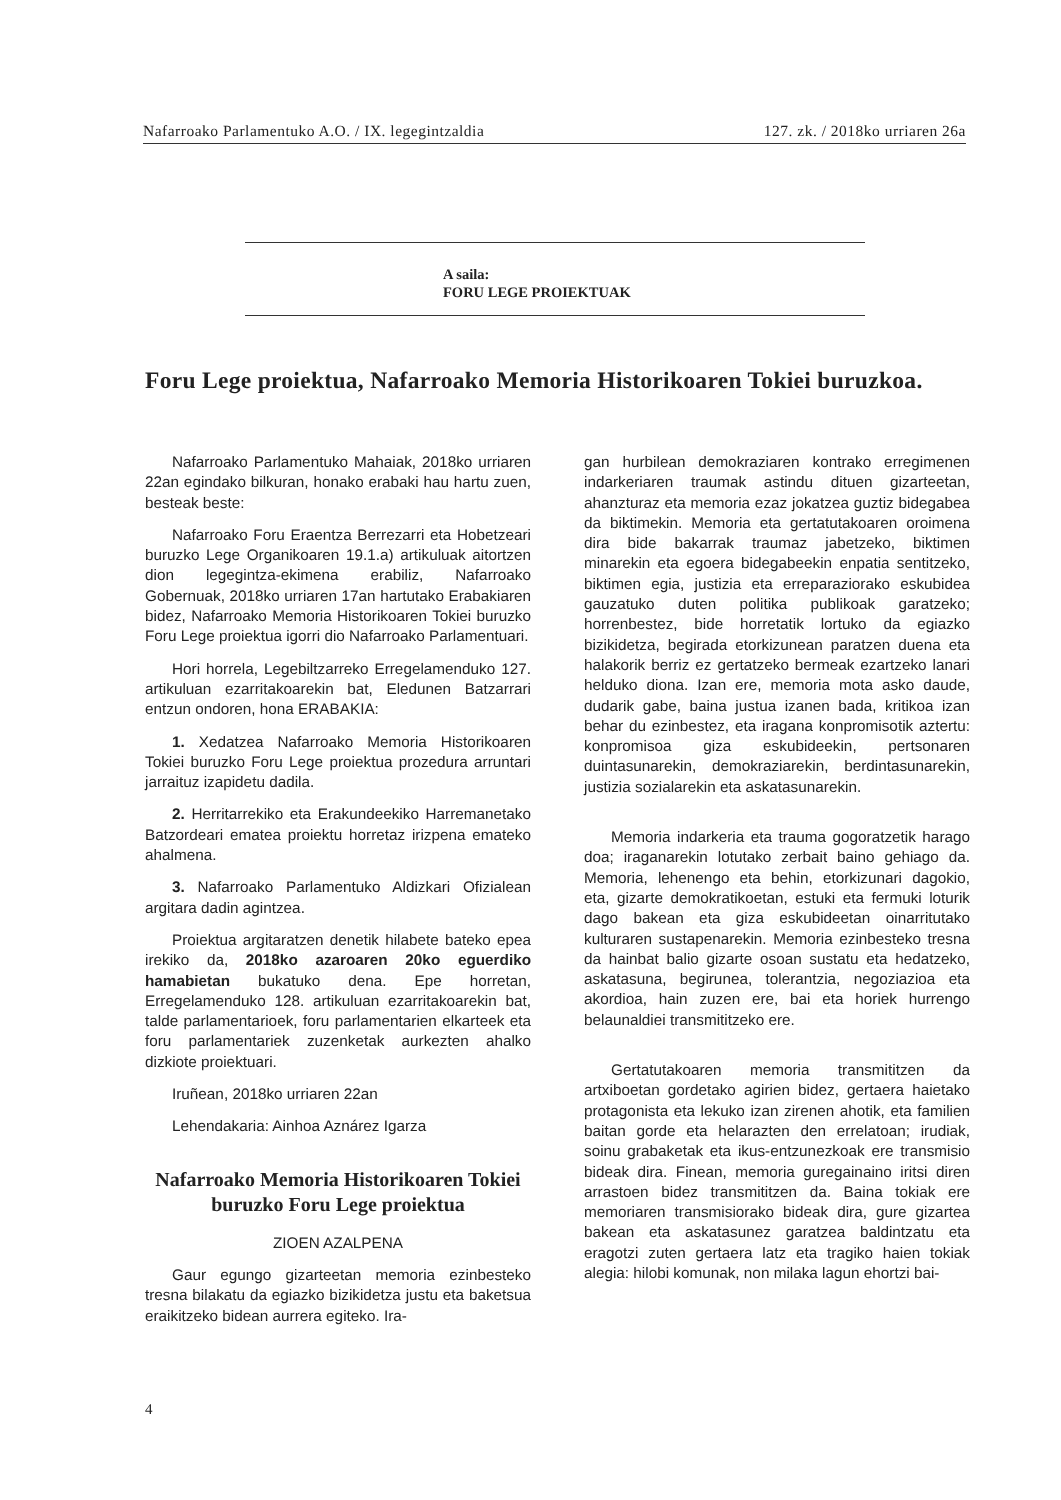Nafarroako Parlamentuko A.O. / IX. legegintzaldia 127. zk. / 2018ko urriaren 26a
A saila:
FORU LEGE PROIEKTUAK
Foru Lege proiektua, Nafarroako Memoria Historikoaren Tokiei buruzkoa.
Nafarroako Parlamentuko Mahaiak, 2018ko urriaren 22an egindako bilkuran, honako erabaki hau hartu zuen, besteak beste:
Nafarroako Foru Eraentza Berrezarri eta Hobetzeari buruzko Lege Organikoaren 19.1.a) artikuluak aitortzen dion legegintza-ekimena erabiliz, Nafarroako Gobernuak, 2018ko urriaren 17an hartutako Erabakiaren bidez, Nafarroako Memoria Historikoaren Tokiei buruzko Foru Lege proiektua igorri dio Nafarroako Parlamentuari.
Hori horrela, Legebiltzarreko Erregelamenduko 127. artikuluan ezarritakoarekin bat, Eledunen Batzarrari entzun ondoren, hona ERABAKIA:
1. Xedatzea Nafarroako Memoria Historikoaren Tokiei buruzko Foru Lege proiektua prozedura arruntari jarraituz izapidetu dadila.
2. Herritarrekiko eta Erakundeekiko Harremanetako Batzordeari ematea proiektu horretaz irizpena emateko ahalmena.
3. Nafarroako Parlamentuko Aldizkari Ofizialean argitara dadin agintzea.
Proiektua argitaratzen denetik hilabete bateko epea irekiko da, 2018ko azaroaren 20ko eguerdiko hamabietan bukatuko dena. Epe horretan, Erregelamenduko 128. artikuluan ezarritakoarekin bat, talde parlamentarioek, foru parlamentarien elkarteek eta foru parlamentariek zuzenketak aurkezten ahalko dizkiote proiektuari.
Iruñean, 2018ko urriaren 22an
Lehendakaria: Ainhoa Aznárez Igarza
Nafarroako Memoria Historikoaren Tokiei buruzko Foru Lege proiektua
ZIOEN AZALPENA
Gaur egungo gizarteetan memoria ezinbesteko tresna bilakatu da egiazko bizikidetza justu eta baketsua eraikitzeko bidean aurrera egiteko. Ira-
gan hurbilean demokraziaren kontrako erregimenen indarkeriaren traumak astindu dituen gizarteetan, ahanzturaz eta memoria ezaz jokatzea guztiz bidegabea da biktimekin. Memoria eta gertatutakoaren oroimena dira bide bakarrak traumaz jabetzeko, biktimen minarekin eta egoera bidegabeekin enpatia sentitzeko, biktimen egia, justizia eta erreparaziorako eskubidea gauzatuko duten politika publikoak garatzeko; horrenbestez, bide horretatik lortuko da egiazko bizikidetza, begirada etorkizunean paratzen duena eta halakorik berriz ez gertatzeko bermeak ezartzeko lanari helduko diona. Izan ere, memoria mota asko daude, dudarik gabe, baina justua izanen bada, kritikoa izan behar du ezinbestez, eta iragana konpromisotik aztertu: konpromisoa giza eskubideekin, pertsonaren duintasunarekin, demokraziarekin, berdintasunarekin, justizia sozialarekin eta askatasunarekin.
Memoria indarkeria eta trauma gogoratzetik harago doa; iraganarekin lotutako zerbait baino gehiago da. Memoria, lehenengo eta behin, etorkizunari dagokio, eta, gizarte demokratikoetan, estuki eta fermuki loturik dago bakean eta giza eskubideetan oinarritutako kulturaren sustapenarekin. Memoria ezinbesteko tresna da hainbat balio gizarte osoan sustatu eta hedatzeko, askatasuna, begirunea, tolerantzia, negoziazioa eta akordioa, hain zuzen ere, bai eta horiek hurrengo belaunaldiei transmititzeko ere.
Gertatutakoaren memoria transmititzen da artxiboetan gordetako agirien bidez, gertaera haietako protagonista eta lekuko izan zirenen ahotik, eta familien baitan gorde eta helarazten den errelatoan; irudiak, soinu grabaketak eta ikus-entzunezkoak ere transmisio bideak dira. Finean, memoria guregainaino iritsi diren arrastoen bidez transmititzen da. Baina tokiak ere memoriaren transmisiorako bideak dira, gure gizartea bakean eta askatasunez garatzea baldintzatu eta eragotzi zuten gertaera latz eta tragiko haien tokiak alegia: hilobi komunak, non milaka lagun ehortzi bai-
4